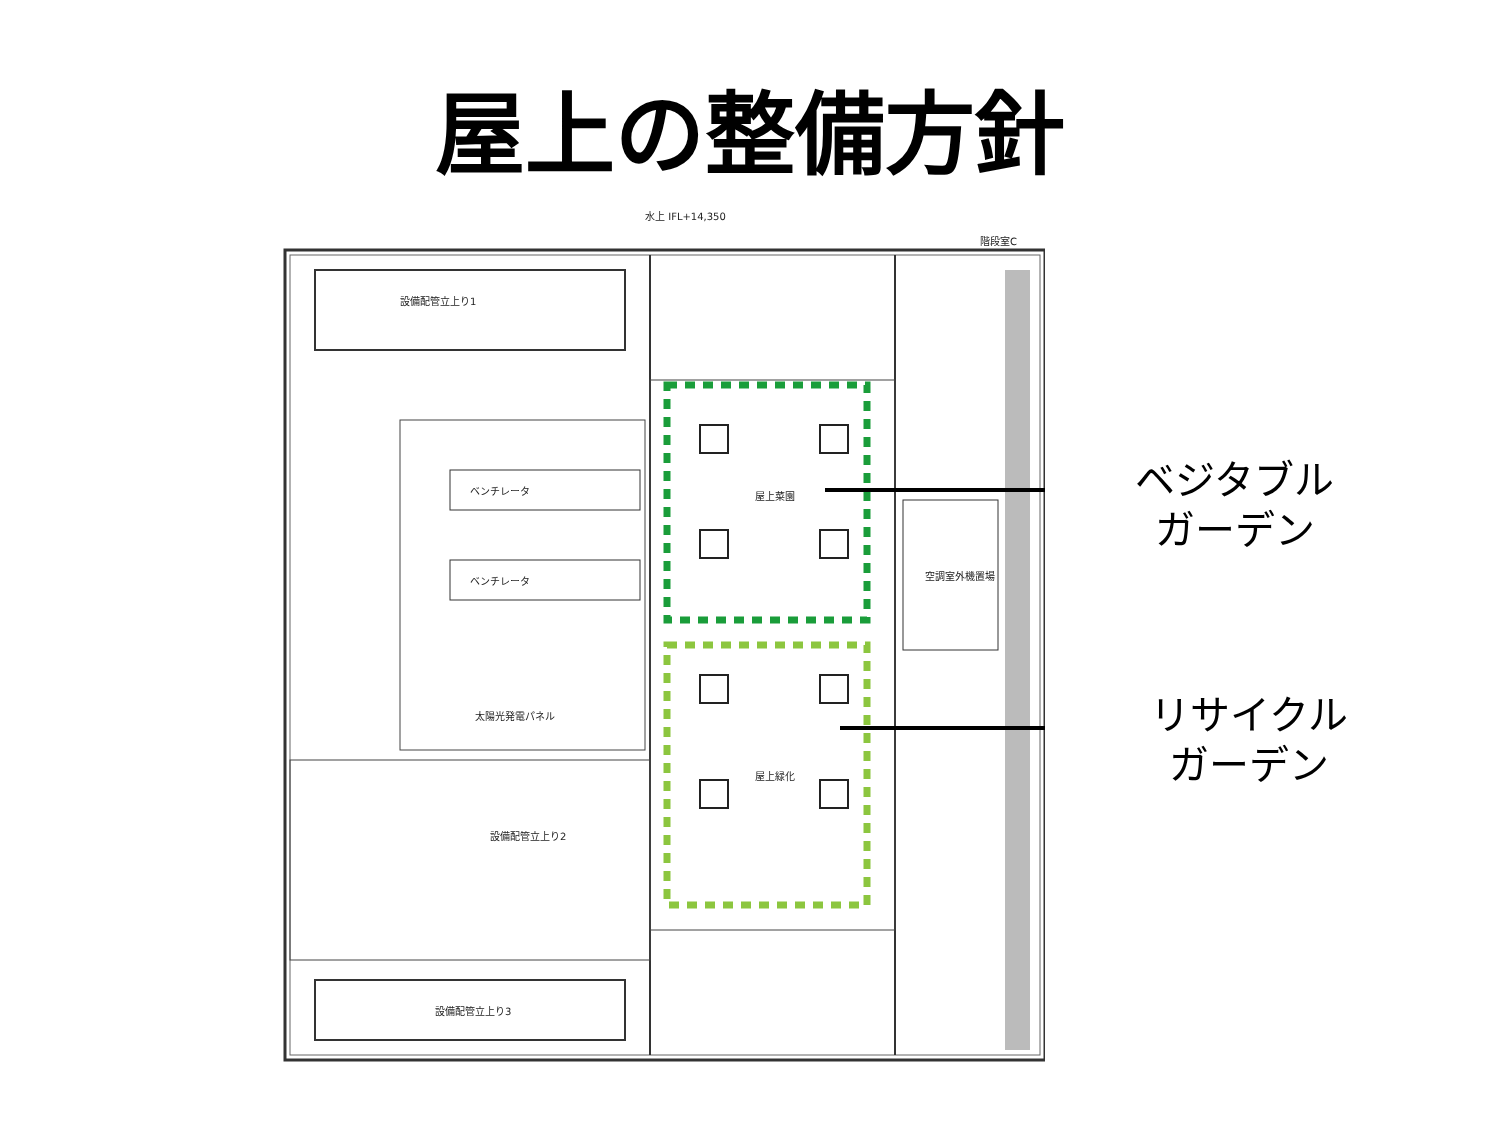屋上の整備方針
ベンチレータ
ベンチレータ
屋上菜園
屋上緑化
空調室外機置場
設備配管立上り1
設備配管立上り2
設備配管立上り3
太陽光発電パネル
水上 IFL+14,350
階段室C
ベジタブル
ガーデン
リサイクル
ガーデン